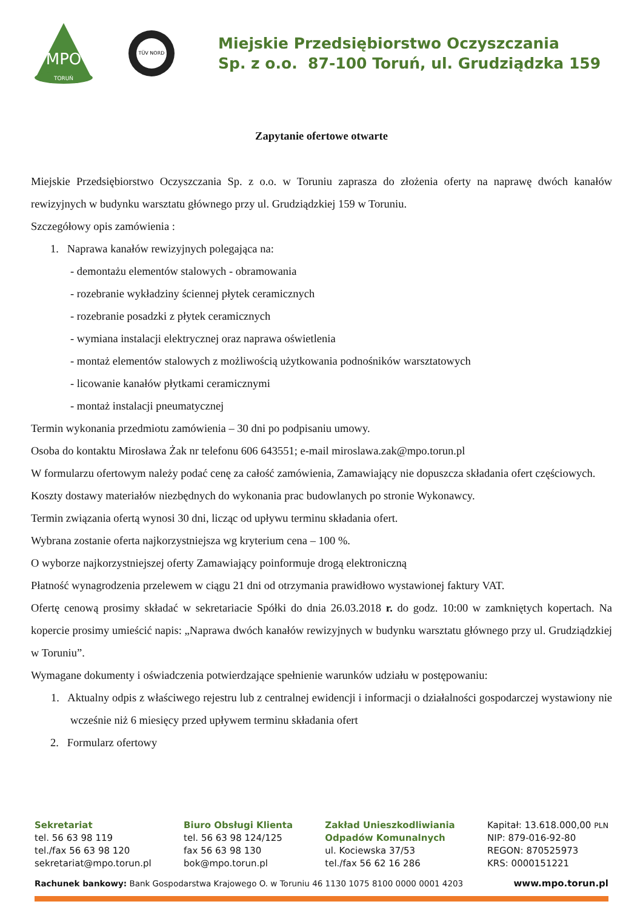TORUŃ
MPO
TÜV NORD
Miejskie Przedsiębiorstwo Oczyszczania
Sp. z o.o. 87-100 Toruń, ul. Grudziądzka 159
Zapytanie ofertowe otwarte
Miejskie Przedsiębiorstwo Oczyszczania Sp. z o.o. w Toruniu zaprasza do złożenia oferty na naprawę dwóch kanałów rewizyjnych w budynku warsztatu głównego przy ul. Grudziądzkiej 159 w Toruniu.
Szczegółowy opis zamówienia :
1. Naprawa kanałów rewizyjnych polegająca na:
- demontażu elementów stalowych - obramowania
- rozebranie wykładziny ściennej płytek ceramicznych
- rozebranie posadzki z płytek ceramicznych
- wymiana instalacji elektrycznej oraz naprawa oświetlenia
- montaż elementów stalowych z możliwością użytkowania podnośników warsztatowych
- licowanie kanałów płytkami ceramicznymi
- montaż instalacji pneumatycznej
Termin wykonania przedmiotu zamówienia – 30 dni po podpisaniu umowy.
Osoba do kontaktu Mirosława Żak nr telefonu 606 643551; e-mail miroslawa.zak@mpo.torun.pl
W formularzu ofertowym należy podać cenę za całość zamówienia, Zamawiający nie dopuszcza składania ofert częściowych.
Koszty dostawy materiałów niezbędnych do wykonania prac budowlanych po stronie Wykonawcy.
Termin związania ofertą wynosi 30 dni, licząc od upływu terminu składania ofert.
Wybrana zostanie oferta najkorzystniejsza wg kryterium cena – 100 %.
O wyborze najkorzystniejszej oferty Zamawiający poinformuje drogą elektroniczną
Płatność wynagrodzenia przelewem w ciągu 21 dni od otrzymania prawidłowo wystawionej faktury VAT.
Ofertę cenową prosimy składać w sekretariacie Spółki do dnia 26.03.2018 r. do godz. 10:00 w zamkniętych kopertach. Na kopercie prosimy umieścić napis: „Naprawa dwóch kanałów rewizyjnych w budynku warsztatu głównego przy ul. Grudziądzkiej w Toruniu”.
Wymagane dokumenty i oświadczenia potwierdzające spełnienie warunków udziału w postępowaniu:
1. Aktualny odpis z właściwego rejestru lub z centralnej ewidencji i informacji o działalności gospodarczej wystawiony nie wcześnie niż 6 miesięcy przed upływem terminu składania ofert
2. Formularz ofertowy
Sekretariat
tel. 56 63 98 119
tel./fax 56 63 98 120
sekretariat@mpo.torun.pl
Biuro Obsługi Klienta
tel. 56 63 98 124/125
fax 56 63 98 130
bok@mpo.torun.pl
Zakład Unieszkodliwiania
Odpadów Komunalnych
ul. Kociewska 37/53
tel./fax 56 62 16 286
Kapitał: 13.618.000,00 PLN
NIP: 879-016-92-80
REGON: 870525973
KRS: 0000151221
Rachunek bankowy: Bank Gospodarstwa Krajowego O. w Toruniu 46 1130 1075 8100 0000 0001 4203 www.mpo.torun.pl